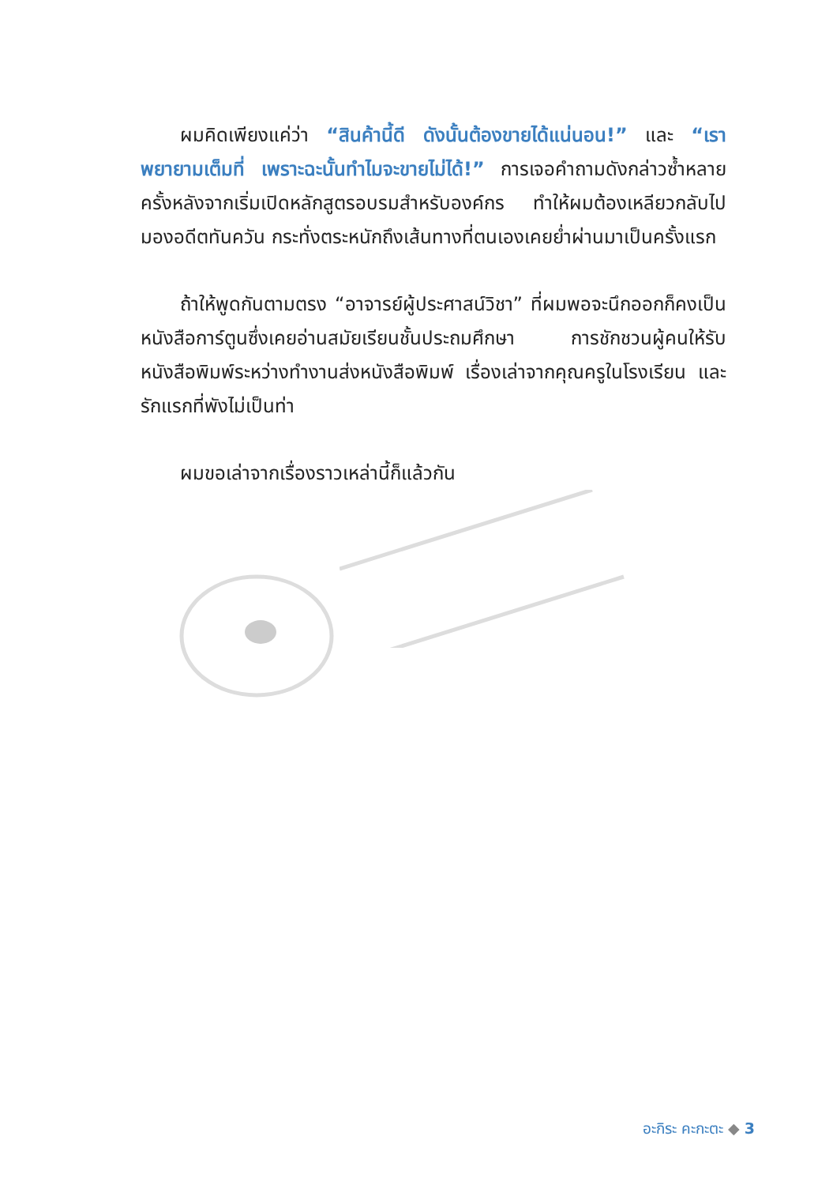ผมคิดเพียงแค่ว่า “สินค้านี้ดี ดังนั้นต้องขายได้แน่นอน!” และ “เราพยายามเต็มที่ เพราะฉะนั้นทำไมจะขายไม่ได้!” การเจอคำถามดังกล่าวซ้ำหลายครั้งหลังจากเริ่มเปิดหลักสูตรอบรมสำหรับองค์กร ทำให้ผมต้องเหลียวกลับไปมองอดีตทันควัน กระทั่งตระหนักถึงเส้นทางที่ตนเองเคยย่ำผ่านมาเป็นครั้งแรก
ถ้าให้พูดกันตามตรง “อาจารย์ผู้ประศาสน์วิชา” ที่ผมพอจะนึกออกก็คงเป็นหนังสือการ์ตูนซึ่งเคยอ่านสมัยเรียนชั้นประถมศึกษา การชักชวนผู้คนให้รับหนังสือพิมพ์ระหว่างทำงานส่งหนังสือพิมพ์ เรื่องเล่าจากคุณครูในโรงเรียน และรักแรกที่พังไม่เป็นท่า
ผมขอเล่าจากเรื่องราวเหล่านี้ก็แล้วกัน
อะกิระ คะกะตะ ◆ 3